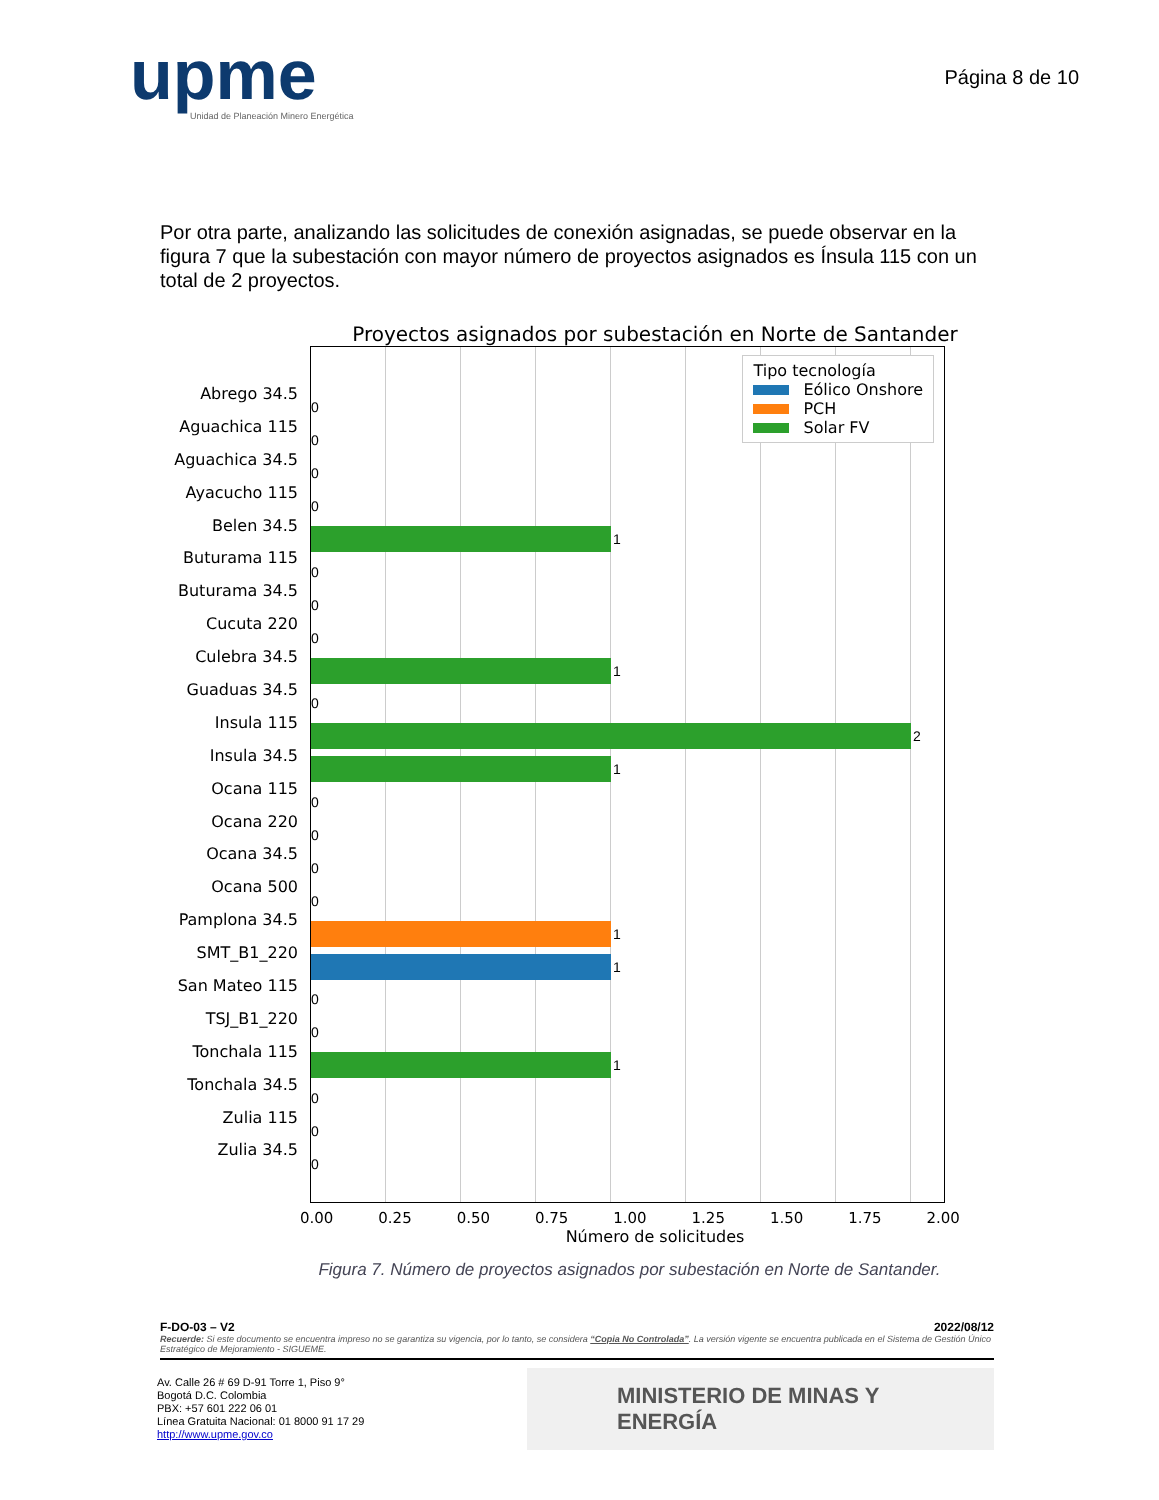upme
Unidad de Planeación Minero Energética
Página 8 de 10
Por otra parte, analizando las solicitudes de conexión asignadas, se puede observar en la figura 7 que la subestación con mayor número de proyectos asignados es Ínsula 115 con un total de 2 proyectos.
Proyectos asignados por subestación en Norte de Santander
Abrego 34.5
Aguachica 115
Aguachica 34.5
Ayacucho 115
Belen 34.5
Buturama 115
Buturama 34.5
Cucuta 220
Culebra 34.5
Guaduas 34.5
Insula 115
Insula 34.5
Ocana 115
Ocana 220
Ocana 34.5
Ocana 500
Pamplona 34.5
SMT_B1_220
San Mateo 115
TSJ_B1_220
Tonchala 115
Tonchala 34.5
Zulia 115
Zulia 34.5
Tipo tecnología
Eólico Onshore
PCH
Solar FV
0
0
0
0
1
0
0
0
1
0
2
1
0
0
0
0
1
1
0
0
1
0
0
0
0.00 0.25 0.50 0.75 1.00 1.25 1.50 1.75 2.00
Número de solicitudes
Figura 7. Número de proyectos asignados por subestación en Norte de Santander.
F-DO-03 – V2 2022/08/12
Recuerde: Si este documento se encuentra impreso no se garantiza su vigencia, por lo tanto, se considera “Copia No Controlada”. La versión vigente se encuentra publicada en el Sistema de Gestión Único Estratégico de Mejoramiento - SIGUEME.
Av. Calle 26 # 69 D-91 Torre 1, Piso 9°
Bogotá D.C. Colombia
PBX: +57 601 222 06 01
Línea Gratuita Nacional: 01 8000 91 17 29
http://www.upme.gov.co
MINISTERIO DE MINAS Y
ENERGÍA